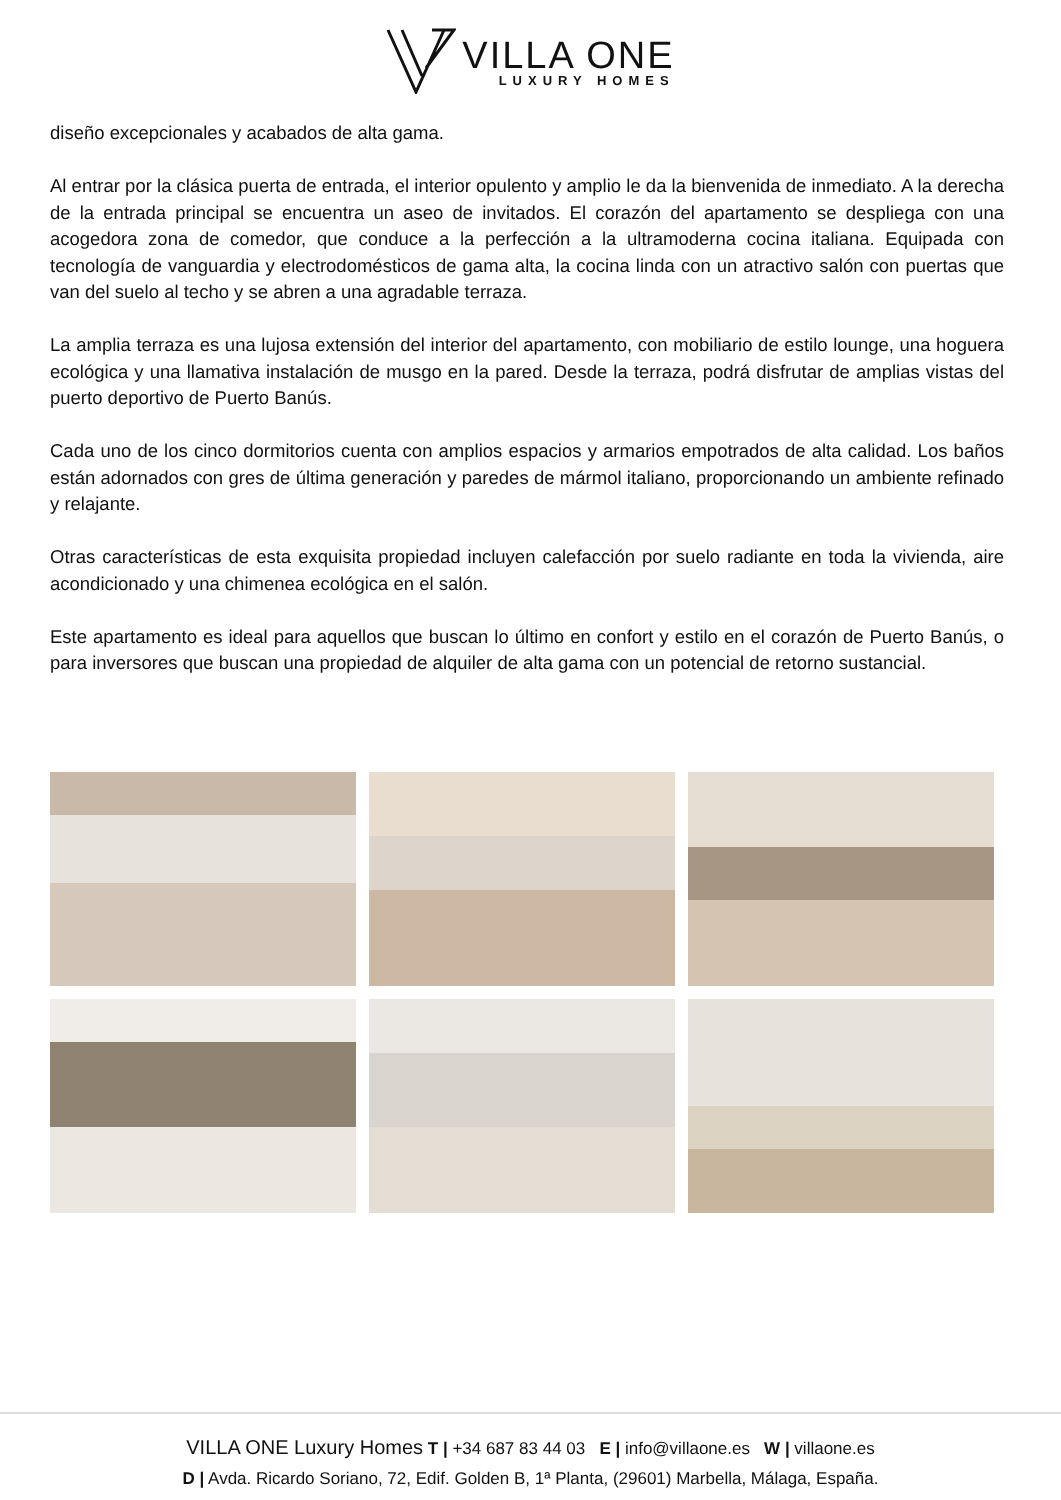VILLA ONE
LUXURY HOMES
diseño excepcionales y acabados de alta gama.
Al entrar por la clásica puerta de entrada, el interior opulento y amplio le da la bienvenida de inmediato. A la derecha de la entrada principal se encuentra un aseo de invitados. El corazón del apartamento se despliega con una acogedora zona de comedor, que conduce a la perfección a la ultramoderna cocina italiana. Equipada con tecnología de vanguardia y electrodomésticos de gama alta, la cocina linda con un atractivo salón con puertas que van del suelo al techo y se abren a una agradable terraza.
La amplia terraza es una lujosa extensión del interior del apartamento, con mobiliario de estilo lounge, una hoguera ecológica y una llamativa instalación de musgo en la pared. Desde la terraza, podrá disfrutar de amplias vistas del puerto deportivo de Puerto Banús.
Cada uno de los cinco dormitorios cuenta con amplios espacios y armarios empotrados de alta calidad. Los baños están adornados con gres de última generación y paredes de mármol italiano, proporcionando un ambiente refinado y relajante.
Otras características de esta exquisita propiedad incluyen calefacción por suelo radiante en toda la vivienda, aire acondicionado y una chimenea ecológica en el salón.
Este apartamento es ideal para aquellos que buscan lo último en confort y estilo en el corazón de Puerto Banús, o para inversores que buscan una propiedad de alquiler de alta gama con un potencial de retorno sustancial.
VILLA ONE Luxury Homes T | +34 687 83 44 03 E | info@villaone.es W | villaone.es
D | Avda. Ricardo Soriano, 72, Edif. Golden B, 1ª Planta, (29601) Marbella, Málaga, España.